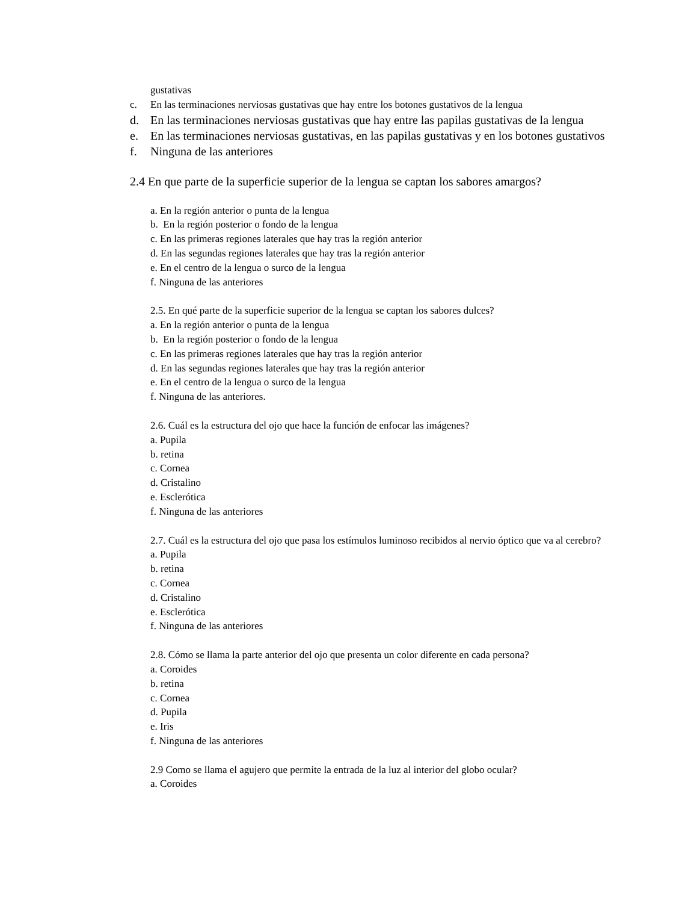gustativas
c. En las terminaciones nerviosas gustativas que hay entre los botones gustativos de la lengua
d. En las terminaciones nerviosas gustativas que hay entre las papilas gustativas de la lengua
e. En las terminaciones nerviosas gustativas, en las papilas gustativas y en los botones gustativos
f. Ninguna de las anteriores
2.4 En que parte de la superficie superior de la lengua se captan los sabores amargos?
a. En la región anterior o punta de la lengua
b. En la región posterior o fondo de la lengua
c. En las primeras regiones laterales que hay tras la región anterior
d. En las segundas regiones laterales que hay tras la región anterior
e. En el centro de la lengua o surco de la lengua
f. Ninguna de las anteriores
2.5. En qué parte de la superficie superior de la lengua se captan los sabores dulces?
a. En la región anterior o punta de la lengua
b. En la región posterior o fondo de la lengua
c. En las primeras regiones laterales que hay tras la región anterior
d. En las segundas regiones laterales que hay tras la región anterior
e. En el centro de la lengua o surco de la lengua
f. Ninguna de las anteriores.
2.6. Cuál es la estructura del ojo que hace la función de enfocar las imágenes?
a. Pupila
b. retina
c. Cornea
d. Cristalino
e. Esclerótica
f. Ninguna de las anteriores
2.7. Cuál es la estructura del ojo que pasa los estímulos luminoso recibidos al nervio óptico que va al cerebro?
a. Pupila
b. retina
c. Cornea
d. Cristalino
e. Esclerótica
f. Ninguna de las anteriores
2.8. Cómo se llama la parte anterior del ojo que presenta un color diferente en cada persona?
a. Coroides
b. retina
c. Cornea
d. Pupila
e. Iris
f. Ninguna de las anteriores
2.9 Como se llama el agujero que permite la entrada de la luz al interior del globo ocular?
a. Coroides